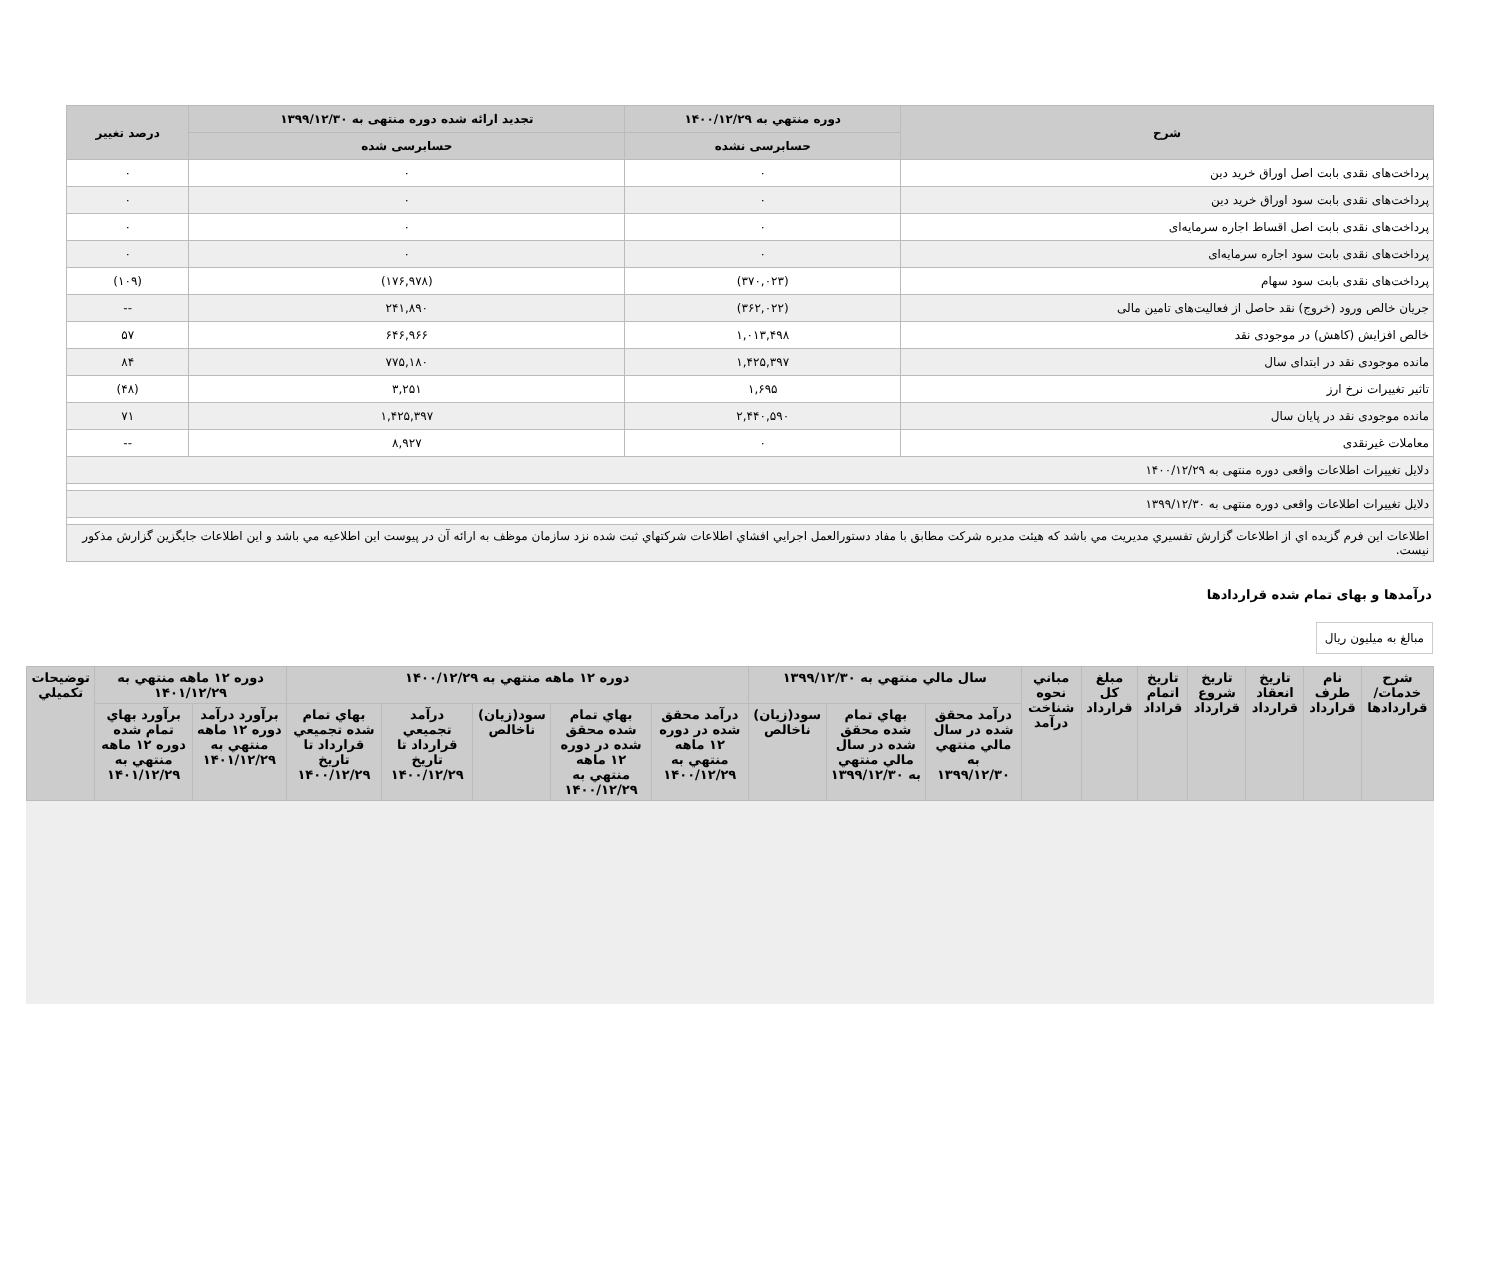| شرح | دوره منتهي به ۱۴۰۰/۱۲/۲۹ | تجدید ارائه شده دوره منتهی به ۱۳۹۹/۱۲/۳۰ | درصد تغییر |
| --- | --- | --- | --- |
| | حسابرسی نشده | حسابرسی شده | |
| پرداخت‌های نقدی بابت اصل اوراق خرید دین | ۰ | ۰ | ۰ |
| پرداخت‌های نقدی بابت سود اوراق خرید دین | ۰ | ۰ | ۰ |
| پرداخت‌های نقدی بابت اصل اقساط اجاره سرمایه‌ای | ۰ | ۰ | ۰ |
| پرداخت‌های نقدی بابت سود اجاره سرمایه‌ای | ۰ | ۰ | ۰ |
| پرداخت‌های نقدی بابت سود سهام | (۳۷۰,۰۲۳) | (۱۷۶,۹۷۸) | (۱۰۹) |
| جریان خالص ورود (خروج) نقد حاصل از فعالیت‌های تامین مالی | (۳۶۲,۰۲۲) | ۲۴۱,۸۹۰ | -- |
| خالص افزایش (کاهش) در موجودی نقد | ۱,۰۱۳,۴۹۸ | ۶۴۶,۹۶۶ | ۵۷ |
| مانده موجودی نقد در ابتدای سال | ۱,۴۲۵,۳۹۷ | ۷۷۵,۱۸۰ | ۸۴ |
| تاثیر تغییرات نرخ ارز | ۱,۶۹۵ | ۳,۲۵۱ | (۴۸) |
| مانده موجودی نقد در پایان سال | ۲,۴۴۰,۵۹۰ | ۱,۴۲۵,۳۹۷ | ۷۱ |
| معاملات غیرنقدی | ۰ | ۸,۹۲۷ | -- |
| دلایل تغییرات اطلاعات واقعی دوره منتهی به ۱۴۰۰/۱۲/۲۹ | | | |
| دلایل تغییرات اطلاعات واقعی دوره منتهی به ۱۳۹۹/۱۲/۳۰ | | | |
| اطلاعات این فرم گزیده اي از اطلاعات گزارش تفسيري مديريت مي باشد که هيئت مديره شرکت مطابق با مفاد دستورالعمل اجرايي افشاي اطلاعات شرکتهاي ثبت شده نزد سازمان موظف به ارائه آن در پیوست این اطلاعیه مي باشد و این اطلاعات جایگزین گزارش مذکور نیست. | | | |
درآمدها و بهای تمام شده قراردادها
مبالغ به میلیون ریال
| شرح خدمات/ قراردادها | نام طرف قرارداد | تاریخ انعقاد قرارداد | تاریخ شروع قرارداد | تاریخ اتمام قراداد | مبلغ کل قرارداد | مباني نحوه شناخت درآمد | سال مالي منتهي به ۱۳۹۹/۱۲/۳۰ | | | دوره ۱۲ ماهه منتهي به ۱۴۰۰/۱۲/۲۹ | | | | | دوره ۱۲ ماهه منتهي به ۱۴۰۱/۱۲/۲۹ | | توضیحات تکمیلي |
| --- | --- | --- | --- | --- | --- | --- | --- | --- | --- | --- | --- | --- | --- | --- | --- | --- | --- |
| | | | | | | | درآمد محقق شده در سال مالي منتهي به ۱۳۹۹/۱۲/۳۰ | بهاي تمام شده محقق شده در سال مالي منتهي به ۱۳۹۹/۱۲/۳۰ | سود(زیان) ناخالص | درآمد محقق شده در دوره ۱۲ ماهه منتهي به ۱۴۰۰/۱۲/۲۹ | بهاي تمام شده محقق شده در دوره ۱۲ ماهه منتهي به ۱۴۰۰/۱۲/۲۹ | سود(زیان) ناخالص | درآمد تجمیعي قرارداد تا تاریخ ۱۴۰۰/۱۲/۲۹ | بهاي تمام شده تجمیعي قرارداد تا تاریخ ۱۴۰۰/۱۲/۲۹ | برآورد درآمد دوره ۱۲ ماهه منتهي به ۱۴۰۱/۱۲/۲۹ | برآورد بهاي تمام شده دوره ۱۲ ماهه منتهي به ۱۴۰۱/۱۲/۲۹ | |